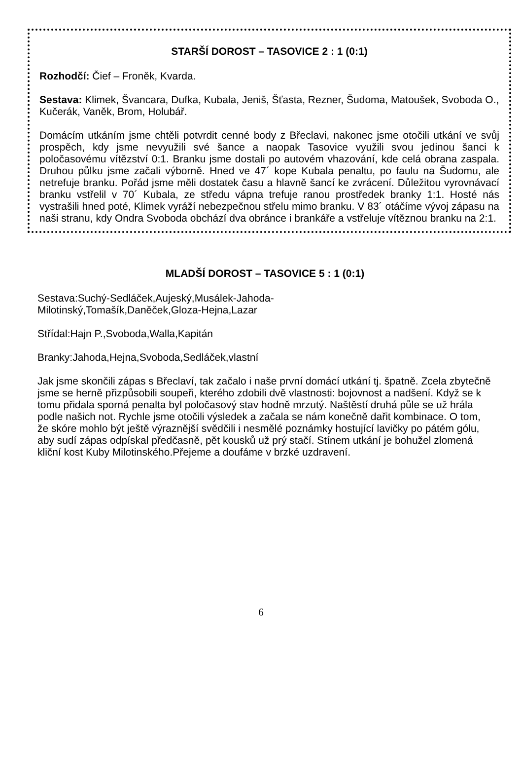STARŠÍ DOROST – TASOVICE 2 : 1 (0:1)
Rozhodčí: Čief – Froněk, Kvarda.
Sestava: Klimek, Švancara, Dufka, Kubala, Jeniš, Šťasta, Rezner, Šudoma, Matoušek, Svoboda O., Kučerák, Vaněk, Brom, Holubář.
Domácím utkáním jsme chtěli potvrdit cenné body z Břeclavi, nakonec jsme otočili utkání ve svůj prospěch, kdy jsme nevyužili své šance a naopak Tasovice využili svou jedinou šanci k poločasovému vítězství 0:1. Branku jsme dostali po autovém vhazování, kde celá obrana zaspala. Druhou půlku jsme začali výborně. Hned ve 47´ kope Kubala penaltu, po faulu na Šudomu, ale netrefuje branku. Pořád jsme měli dostatek času a hlavně šancí ke zvrácení. Důležitou vyrovnávací branku vstřelil v 70´ Kubala, ze středu vápna trefuje ranou prostředek branky 1:1. Hosté nás vystrašili hned poté, Klimek vyráží nebezpečnou střelu mimo branku. V 83´ otáčíme vývoj zápasu na naši stranu, kdy Ondra Svoboda obchází dva obránce i brankáře a vstřeluje vítěznou branku na 2:1.
MLADŠÍ DOROST – TASOVICE 5 : 1 (0:1)
Sestava:Suchý-Sedláček,Aujeský,Musálek-Jahoda-
Milotinský,Tomašík,Daněček,Gloza-Hejna,Lazar
Střídal:Hajn P.,Svoboda,Walla,Kapitán
Branky:Jahoda,Hejna,Svoboda,Sedláček,vlastní
Jak jsme skončili zápas s Břeclaví, tak začalo i naše první domácí utkání tj. špatně. Zcela zbytečně jsme se herně přizpůsobili soupeři, kterého zdobili dvě vlastnosti: bojovnost a nadšení. Když se k tomu přidala sporná penalta byl poločasový stav hodně mrzutý. Naštěstí druhá půle se už hrála podle našich not. Rychle jsme otočili výsledek a začala se nám konečně dařit kombinace. O tom, že skóre mohlo být ještě výraznější svědčili i nesmělé poznámky hostující lavičky po pátém gólu, aby sudí zápas odpískal předčasně, pět kousků už prý stačí. Stínem utkání je bohužel zlomená kliční kost Kuby Milotinského.Přejeme a doufáme v brzké uzdravení.
6